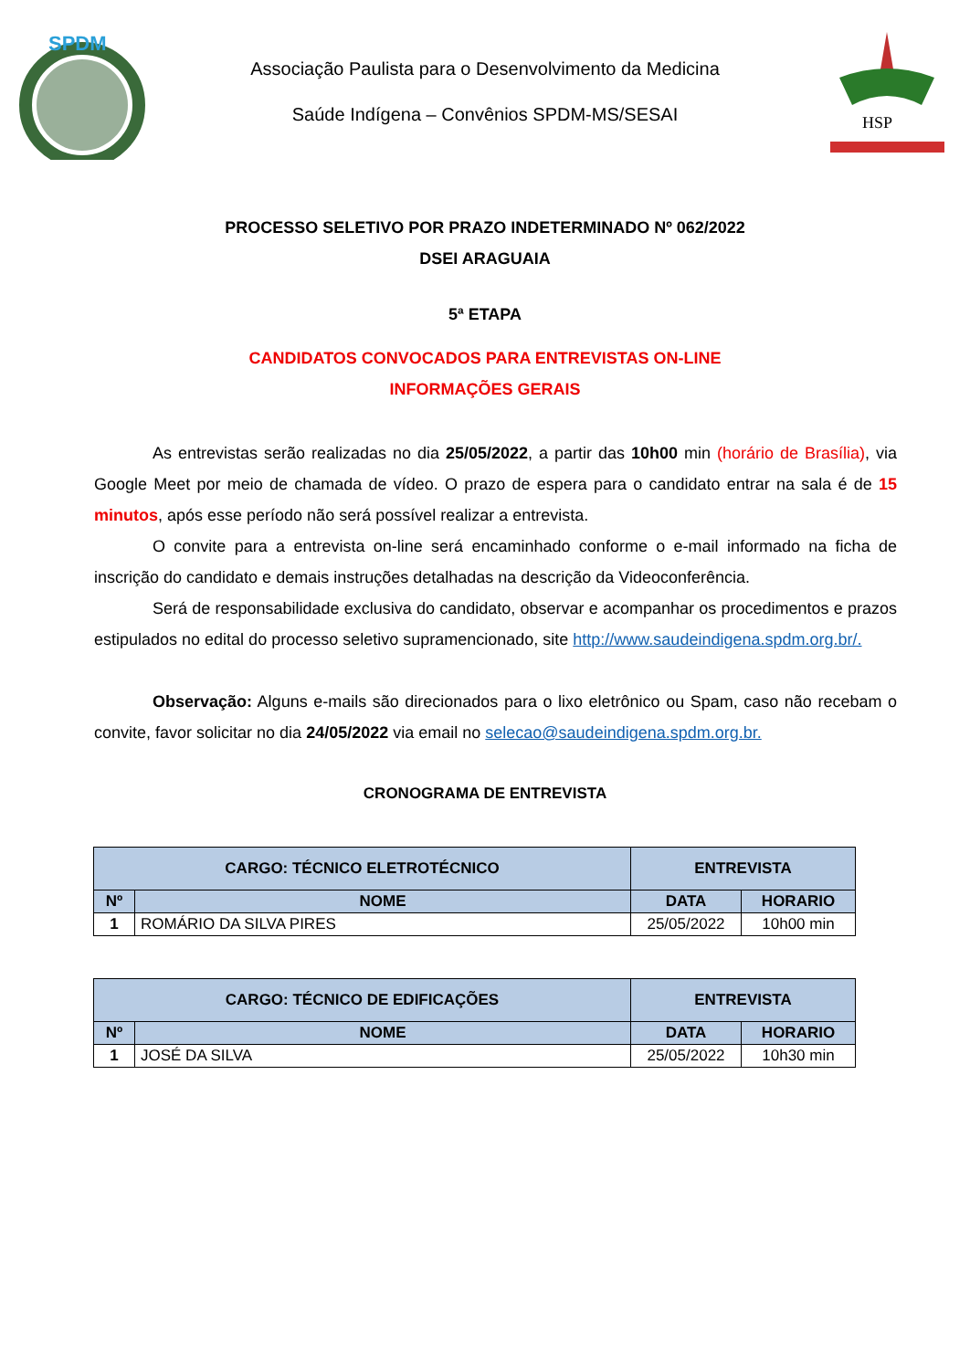SPDM
Associação Paulista para o Desenvolvimento da Medicina
Saúde Indígena – Convênios SPDM-MS/SESAI
HSP
PROCESSO SELETIVO POR PRAZO INDETERMINADO Nº 062/2022
DSEI ARAGUAIA
5ª ETAPA
CANDIDATOS CONVOCADOS PARA ENTREVISTAS ON-LINE
INFORMAÇÕES GERAIS
As entrevistas serão realizadas no dia 25/05/2022, a partir das 10h00 min (horário de Brasília), via Google Meet por meio de chamada de vídeo. O prazo de espera para o candidato entrar na sala é de 15 minutos, após esse período não será possível realizar a entrevista.
O convite para a entrevista on-line será encaminhado conforme o e-mail informado na ficha de inscrição do candidato e demais instruções detalhadas na descrição da Videoconferência.
Será de responsabilidade exclusiva do candidato, observar e acompanhar os procedimentos e prazos estipulados no edital do processo seletivo supramencionado, site http://www.saudeindigena.spdm.org.br/.
Observação: Alguns e-mails são direcionados para o lixo eletrônico ou Spam, caso não recebam o convite, favor solicitar no dia 24/05/2022 via email no selecao@saudeindigena.spdm.org.br.
CRONOGRAMA DE ENTREVISTA
| CARGO: TÉCNICO ELETROTÉCNICO | | ENTREVISTA | |
| --- | --- | --- | --- |
| Nº | NOME | DATA | HORARIO |
| 1 | ROMÁRIO DA SILVA PIRES | 25/05/2022 | 10h00 min |
| CARGO: TÉCNICO DE EDIFICAÇÕES | | ENTREVISTA | |
| --- | --- | --- | --- |
| Nº | NOME | DATA | HORARIO |
| 1 | JOSÉ DA SILVA | 25/05/2022 | 10h30 min |